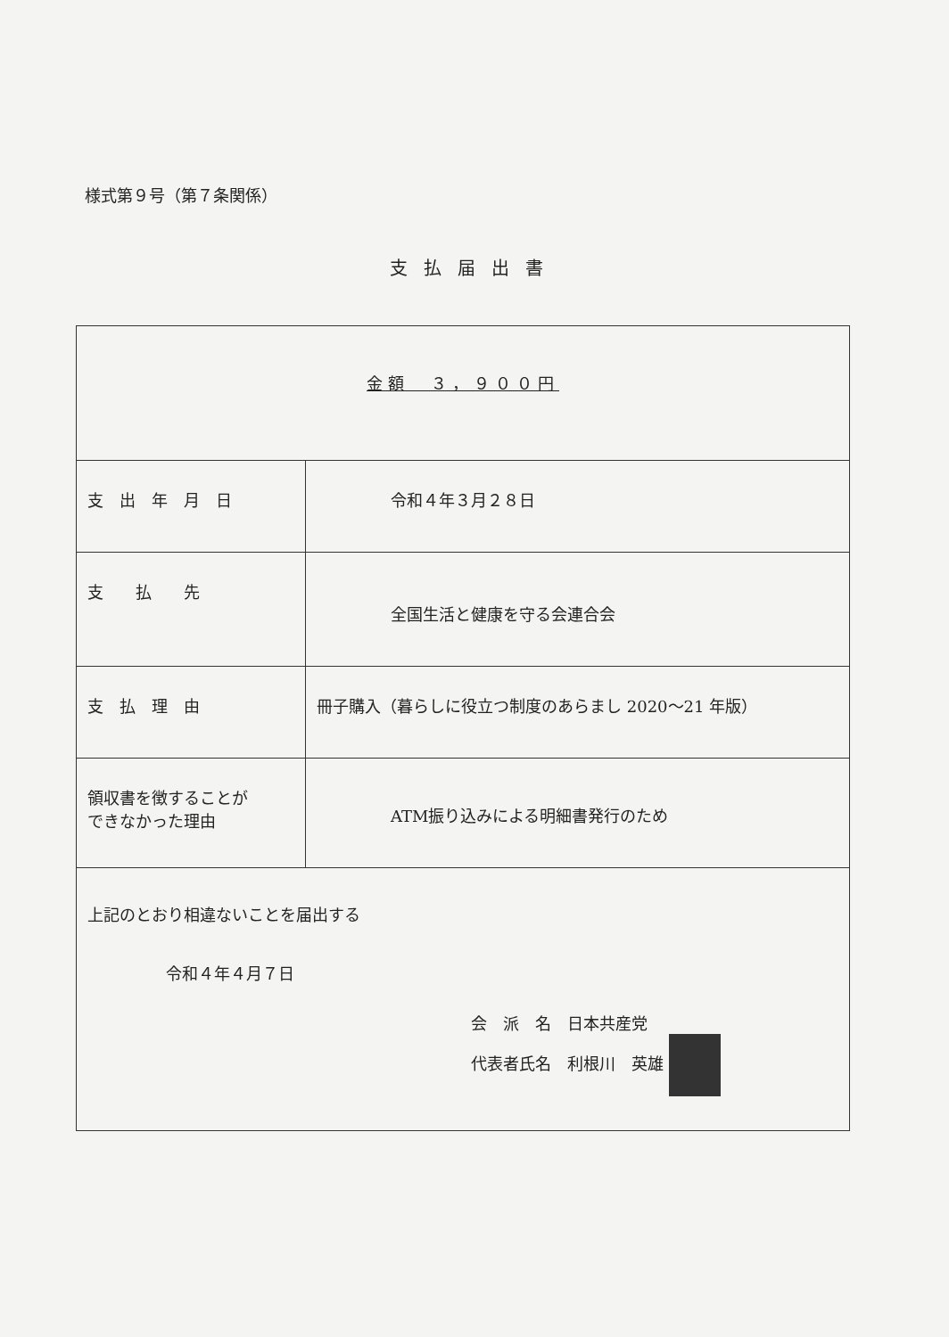様式第９号（第７条関係）
支払届出書
| 金額 ３，９００円 | |
| 支 出 年 月 日 | 令和４年３月２８日 |
| 支 払 先 | 全国生活と健康を守る会連合会 |
| 支 払 理 由 | 冊子購入（暮らしに役立つ制度のあらまし 2020～21 年版） |
| 領収書を徴することが できなかった理由 | ATM振り込みによる明細書発行のため |
| 上記のとおり相違ないことを届出する 令和４年４月７日 会 派 名 日本共産党 代表者氏名 利根川 英雄 | |